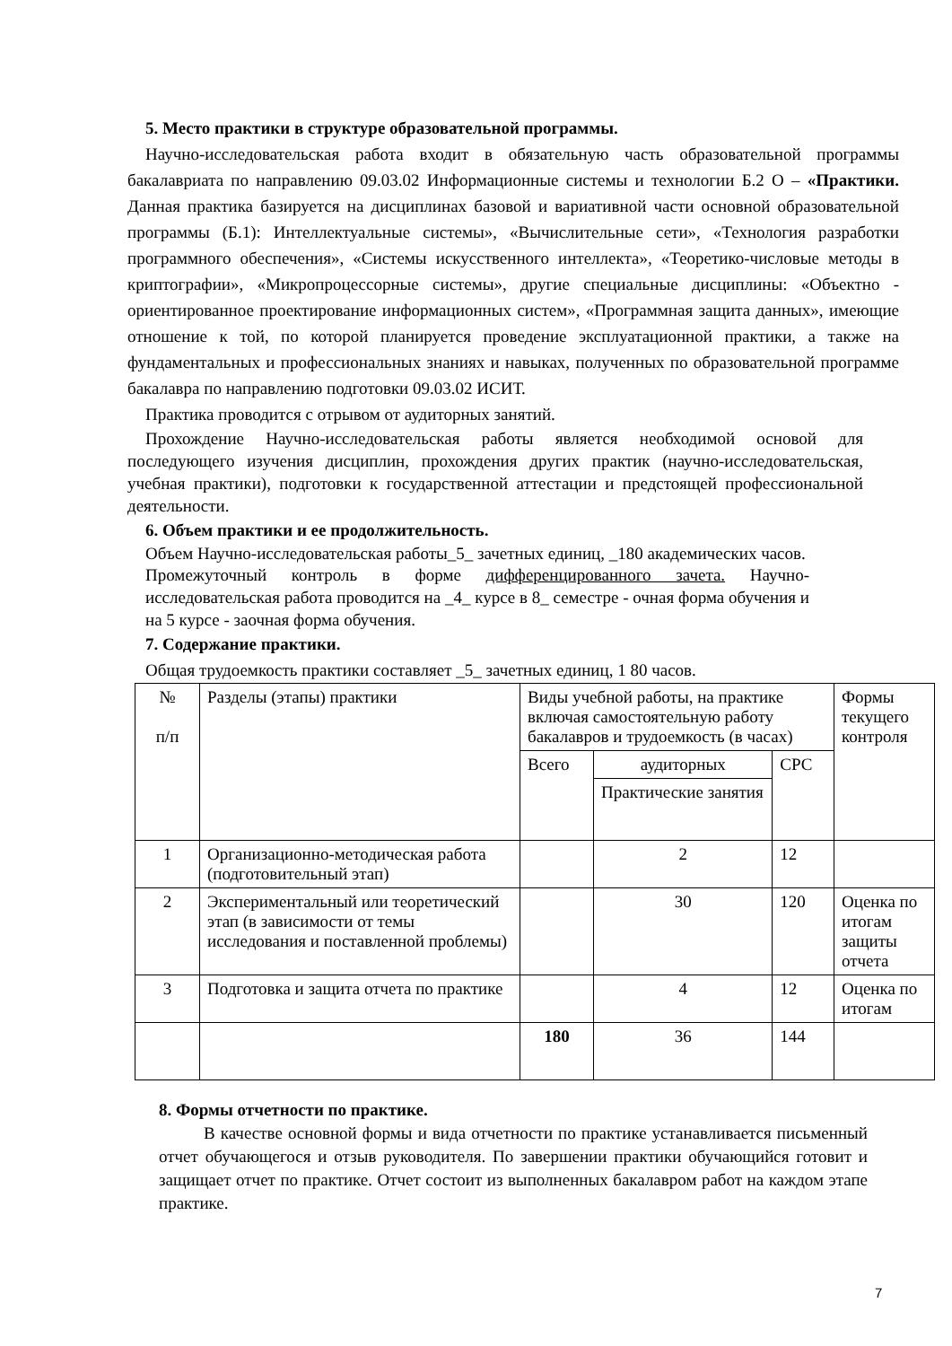5. Место практики в структуре образовательной программы.
Научно-исследовательская работа входит в обязательную часть образовательной программы бакалавриата по направлению 09.03.02 Информационные системы и технологии Б.2 О – «Практики. Данная практика базируется на дисциплинах базовой и вариативной части основной образовательной программы (Б.1): Интеллектуальные системы», «Вычислительные сети», «Технология разработки программного обеспечения», «Системы искусственного интеллекта», «Теоретико-числовые методы в криптографии», «Микропроцессорные системы», другие специальные дисциплины: «Объектно - ориентированное проектирование информационных систем», «Программная защита данных», имеющие отношение к той, по которой планируется проведение эксплуатационной практики, а также на фундаментальных и профессиональных знаниях и навыках, полученных по образовательной программе бакалавра по направлению подготовки 09.03.02 ИСИТ.
Практика проводится с отрывом от аудиторных занятий.
Прохождение Научно-исследовательская работы является необходимой основой для последующего изучения дисциплин, прохождения других практик (научно-исследовательская, учебная практики), подготовки к государственной аттестации и предстоящей профессиональной деятельности.
6. Объем практики и ее продолжительность.
Объем Научно-исследовательская работы_5_ зачетных единиц, _180 академических часов.
Промежуточный контроль в форме дифференцированного зачета. Научно-исследовательская работа проводится на _4_ курсе в 8_ семестре - очная форма обучения и на 5 курсе - заочная форма обучения.
7. Содержание практики.
Общая трудоемкость практики составляет _5_ зачетных единиц, 1 80 часов.
| № п/п | Разделы (этапы) практики | Виды учебной работы, на практике включая самостоятельную работу бакалавров и трудоемкость (в часах) | | | Формы текущего контроля |
| | | Всего | аудиторных | СРС | |
| | | | Практические занятия | | |
| 1 | Организационно-методическая работа (подготовительный этап) | | 2 | 12 | |
| 2 | Экспериментальный или теоретический этап (в зависимости от темы исследования и поставленной проблемы) | | 30 | 120 | Оценка по итогам защиты отчета |
| 3 | Подготовка и защита отчета по практике | | 4 | 12 | Оценка по итогам |
| | | 180 | 36 | 144 | |
8. Формы отчетности по практике.
В качестве основной формы и вида отчетности по практике устанавливается письменный отчет обучающегося и отзыв руководителя. По завершении практики обучающийся готовит и защищает отчет по практике. Отчет состоит из выполненных бакалавром работ на каждом этапе практике.
7